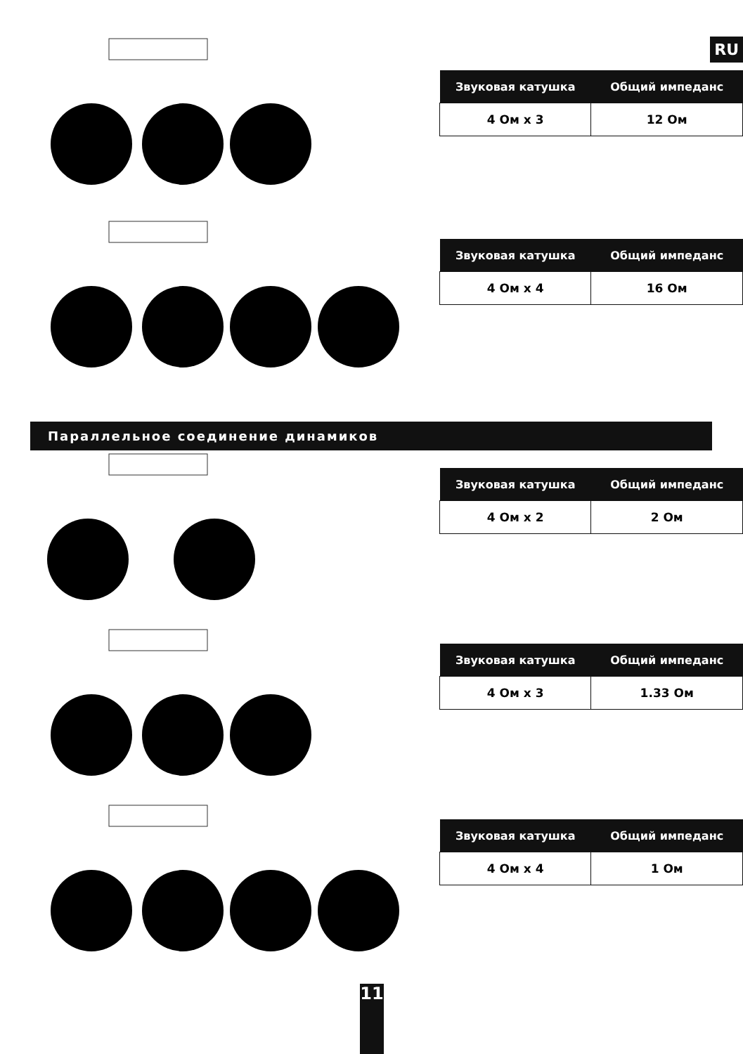RU
| Звуковая катушка | Общий импеданс |
| --- | --- |
| 4 Ом x 3 | 12 Ом |
| Звуковая катушка | Общий импеданс |
| --- | --- |
| 4 Ом x 4 | 16 Ом |
Параллельное соединение динамиков
| Звуковая катушка | Общий импеданс |
| --- | --- |
| 4 Ом x 2 | 2 Ом |
| Звуковая катушка | Общий импеданс |
| --- | --- |
| 4 Ом x 3 | 1.33 Ом |
| Звуковая катушка | Общий импеданс |
| --- | --- |
| 4 Ом x 4 | 1 Ом |
11